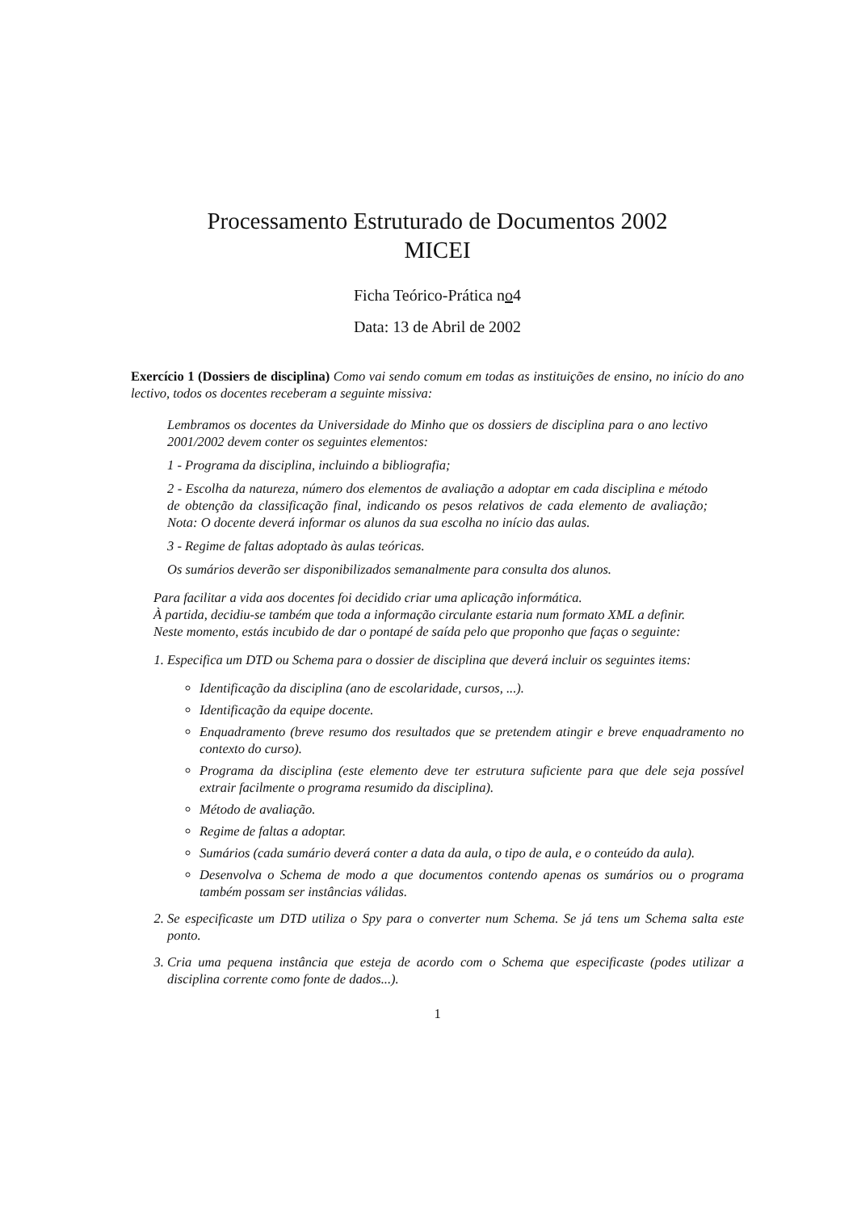Processamento Estruturado de Documentos 2002
MICEI
Ficha Teórico-Prática no4
Data: 13 de Abril de 2002
Exercício 1 (Dossiers de disciplina) Como vai sendo comum em todas as instituições de ensino, no início do ano lectivo, todos os docentes receberam a seguinte missiva:
Lembramos os docentes da Universidade do Minho que os dossiers de disciplina para o ano lectivo 2001/2002 devem conter os seguintes elementos:
1 - Programa da disciplina, incluindo a bibliografia;
2 - Escolha da natureza, número dos elementos de avaliação a adoptar em cada disciplina e método de obtenção da classificação final, indicando os pesos relativos de cada elemento de avaliação; Nota: O docente deverá informar os alunos da sua escolha no início das aulas.
3 - Regime de faltas adoptado às aulas teóricas.
Os sumários deverão ser disponibilizados semanalmente para consulta dos alunos.
Para facilitar a vida aos docentes foi decidido criar uma aplicação informática.
À partida, decidiu-se também que toda a informação circulante estaria num formato XML a definir.
Neste momento, estás incubido de dar o pontapé de saída pelo que proponho que faças o seguinte:
1. Especifica um DTD ou Schema para o dossier de disciplina que deverá incluir os seguintes items:
Identificação da disciplina (ano de escolaridade, cursos, ...).
Identificação da equipe docente.
Enquadramento (breve resumo dos resultados que se pretendem atingir e breve enquadramento no contexto do curso).
Programa da disciplina (este elemento deve ter estrutura suficiente para que dele seja possível extrair facilmente o programa resumido da disciplina).
Método de avaliação.
Regime de faltas a adoptar.
Sumários (cada sumário deverá conter a data da aula, o tipo de aula, e o conteúdo da aula).
Desenvolva o Schema de modo a que documentos contendo apenas os sumários ou o programa também possam ser instâncias válidas.
2. Se especificaste um DTD utiliza o Spy para o converter num Schema. Se já tens um Schema salta este ponto.
3. Cria uma pequena instância que esteja de acordo com o Schema que especificaste (podes utilizar a disciplina corrente como fonte de dados...).
1